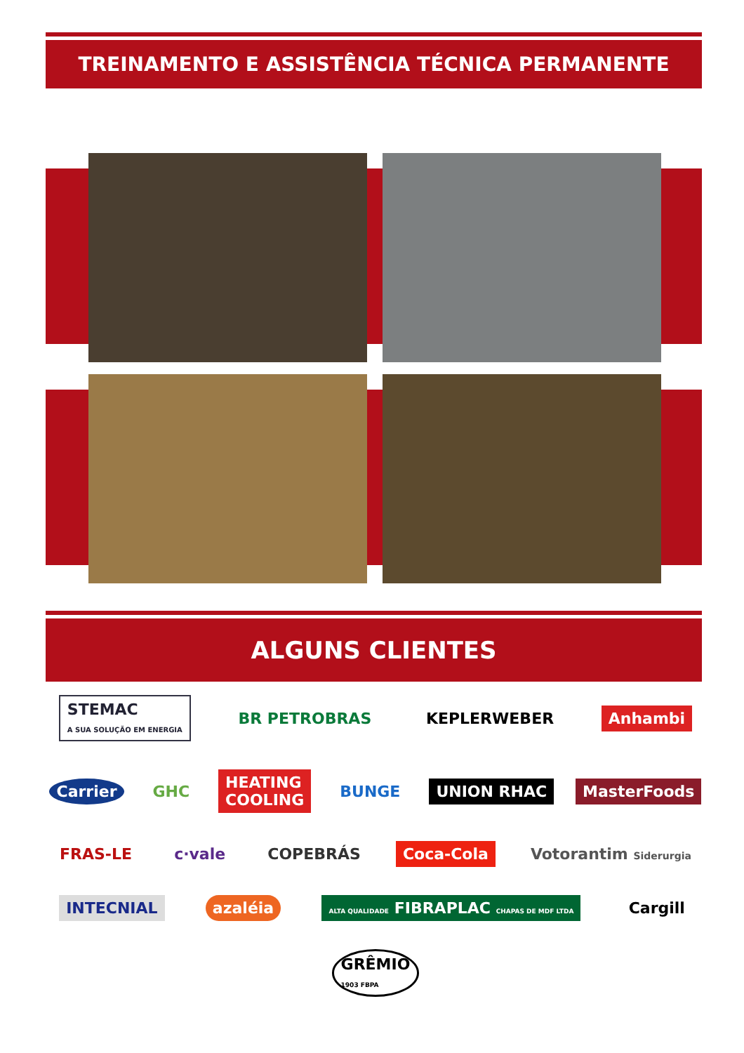TREINAMENTO E ASSISTÊNCIA TÉCNICA PERMANENTE
ALGUNS CLIENTES
STEMAC
A SUA SOLUÇÃO EM ENERGIA BR PETROBRAS KEPLERWEBER Anhambi Carrier GHC HEATING
COOLING BUNGE UNION RHAC MasterFoods FRAS-LE c·vale COPEBRÁS Coca-Cola Votorantim Siderurgia INTECNIAL azaléia ALTA QUALIDADE FIBRAPLAC CHAPAS DE MDF LTDA Cargill GRÊMIO
1903 FBPA